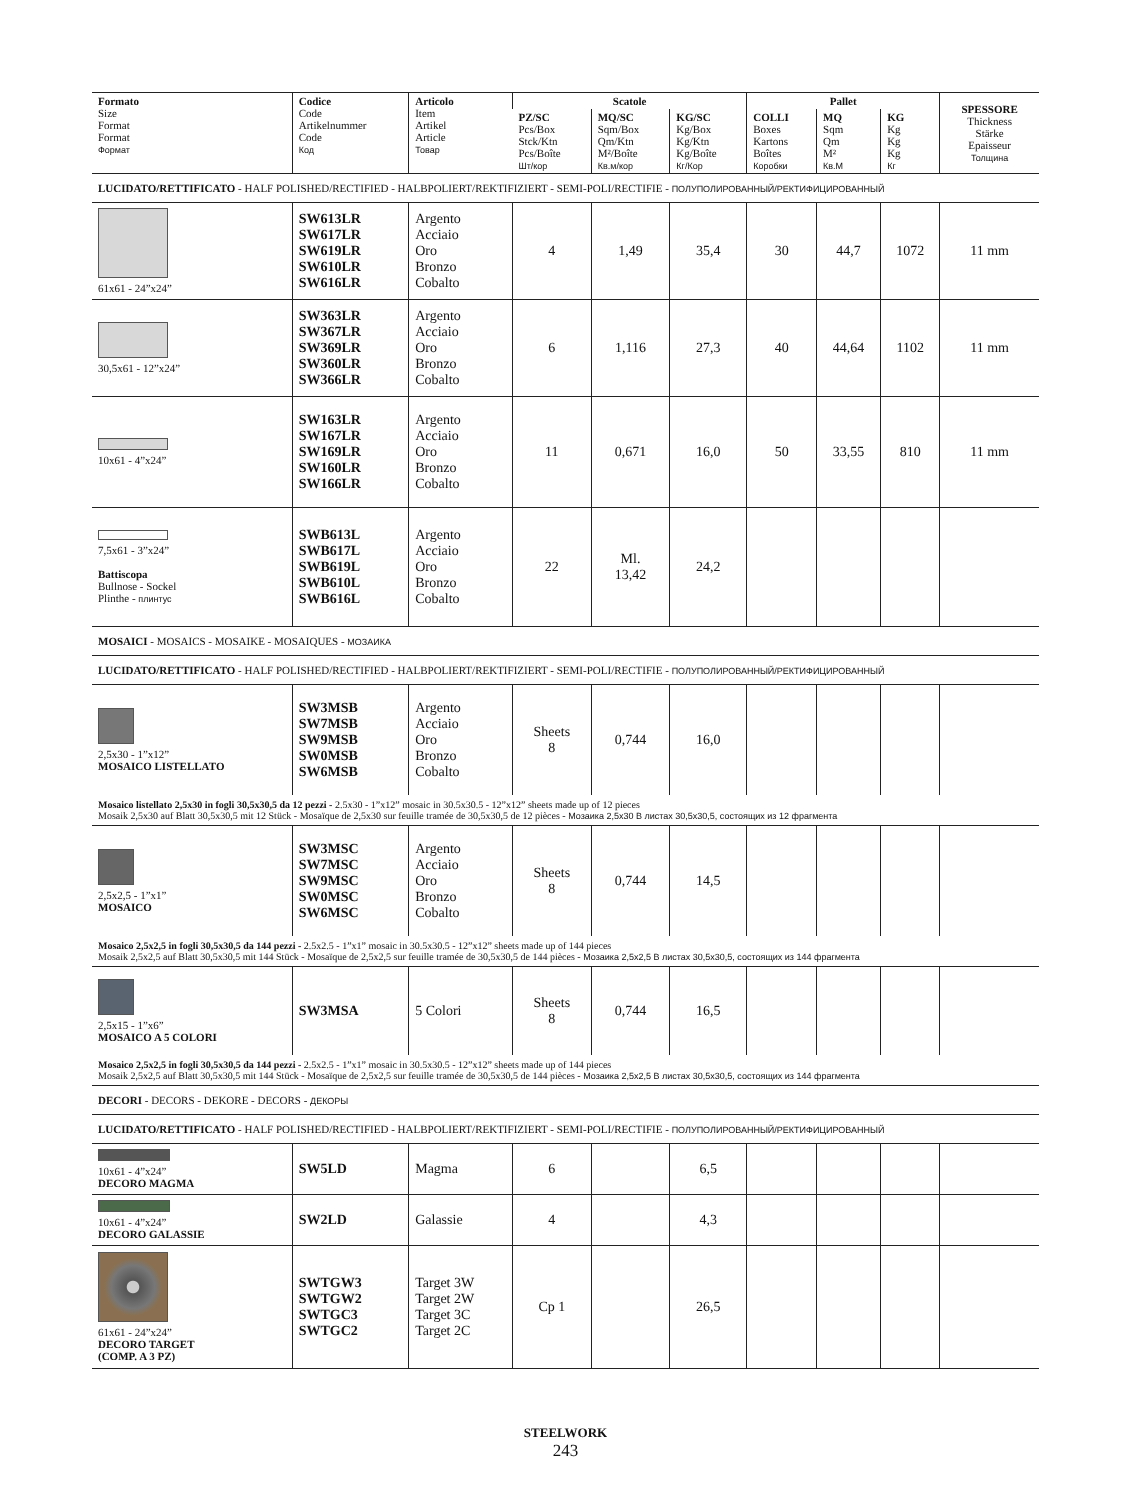| Formato Size Format Format Формат | Codice Code Artikelnummer Code Код | Articolo Item Artikel Article Товар | Scatole | | | Pallet | | | SPESSORE Thickness Stärke Epaisseur Толщина |
| --- | --- | --- | --- | --- | --- | --- | --- | --- | --- |
| | | | PZ/SC Pcs/Box Stck/Ktn Pcs/Boîte Шт/кор | MQ/SC Sqm/Box Qm/Ktn M²/Boîte Кв.м/кор | KG/SC Kg/Box Kg/Ktn Kg/Boîte Кг/Кор | COLLI Boxes Kartons Boîtes Коробки | MQ Sqm Qm M² Кв.М | KG Kg Kg Kg Кг | |
| LUCIDATO/RETTIFICATO - HALF POLISHED/RECTIFIED - HALBPOLIERT/REKTIFIZIERT - SEMI-POLI/RECTIFIE - ПОЛУПОЛИРОВАННЫЙ/РЕКТИФИЦИРОВАННЫЙ | | | | | | | | | |
| 61x61 - 24”x24” | SW613LR SW617LR SW619LR SW610LR SW616LR | Argento Acciaio Oro Bronzo Cobalto | 4 | 1,49 | 35,4 | 30 | 44,7 | 1072 | 11 mm |
| 30,5x61 - 12”x24” | SW363LR SW367LR SW369LR SW360LR SW366LR | Argento Acciaio Oro Bronzo Cobalto | 6 | 1,116 | 27,3 | 40 | 44,64 | 1102 | 11 mm |
| 10x61 - 4”x24” | SW163LR SW167LR SW169LR SW160LR SW166LR | Argento Acciaio Oro Bronzo Cobalto | 11 | 0,671 | 16,0 | 50 | 33,55 | 810 | 11 mm |
| 7,5x61 - 3”x24” Battiscopa Bullnose - Sockel Plinthe - плинтус | SWB613L SWB617L SWB619L SWB610L SWB616L | Argento Acciaio Oro Bronzo Cobalto | 22 | Ml. 13,42 | 24,2 | | | | |
| MOSAICI - MOSAICS - MOSAIKE - MOSAIQUES - МОЗАИКА | | | | | | | | | |
| LUCIDATO/RETTIFICATO - HALF POLISHED/RECTIFIED - HALBPOLIERT/REKTIFIZIERT - SEMI-POLI/RECTIFIE - ПОЛУПОЛИРОВАННЫЙ/РЕКТИФИЦИРОВАННЫЙ | | | | | | | | | |
| 2,5x30 - 1”x12” MOSAICO LISTELLATO | SW3MSB SW7MSB SW9MSB SW0MSB SW6MSB | Argento Acciaio Oro Bronzo Cobalto | Sheets 8 | 0,744 | 16,0 | | | | |
| Mosaico listellato 2,5x30 in fogli 30,5x30,5 da 12 pezzi - 2.5x30 - 1”x12” mosaic in 30.5x30.5 - 12”x12” sheets made up of 12 pieces Mosaik 2,5x30 auf Blatt 30,5x30,5 mit 12 Stück - Mosaïque de 2,5x30 sur feuille tramée de 30,5x30,5 de 12 pièces - Мозаика 2,5x30 В листах 30,5x30,5, состоящих из 12 фрагмента | | | | | | | | | |
| 2,5x2,5 - 1”x1” MOSAICO | SW3MSC SW7MSC SW9MSC SW0MSC SW6MSC | Argento Acciaio Oro Bronzo Cobalto | Sheets 8 | 0,744 | 14,5 | | | | |
| Mosaico 2,5x2,5 in fogli 30,5x30,5 da 144 pezzi - 2.5x2.5 - 1”x1” mosaic in 30.5x30.5 - 12”x12” sheets made up of 144 pieces Mosaik 2,5x2,5 auf Blatt 30,5x30,5 mit 144 Stück - Mosaïque de 2,5x2,5 sur feuille tramée de 30,5x30,5 de 144 pièces - Мозаика 2,5x2,5 В листах 30,5x30,5, состоящих из 144 фрагмента | | | | | | | | | |
| 2,5x15 - 1”x6” MOSAICO A 5 COLORI | SW3MSA | 5 Colori | Sheets 8 | 0,744 | 16,5 | | | | |
| Mosaico 2,5x2,5 in fogli 30,5x30,5 da 144 pezzi - 2.5x2.5 - 1”x1” mosaic in 30.5x30.5 - 12”x12” sheets made up of 144 pieces Mosaik 2,5x2,5 auf Blatt 30,5x30,5 mit 144 Stück - Mosaïque de 2,5x2,5 sur feuille tramée de 30,5x30,5 de 144 pièces - Мозаика 2,5x2,5 В листах 30,5x30,5, состоящих из 144 фрагмента | | | | | | | | | |
| DECORI - DECORS - DEKORE - DECORS - ДЕКОРЫ | | | | | | | | | |
| LUCIDATO/RETTIFICATO - HALF POLISHED/RECTIFIED - HALBPOLIERT/REKTIFIZIERT - SEMI-POLI/RECTIFIE - ПОЛУПОЛИРОВАННЫЙ/РЕКТИФИЦИРОВАННЫЙ | | | | | | | | | |
| 10x61 - 4”x24” DECORO MAGMA | SW5LD | Magma | 6 | | 6,5 | | | | |
| 10x61 - 4”x24” DECORO GALASSIE | SW2LD | Galassie | 4 | | 4,3 | | | | |
| 61x61 - 24”x24” DECORO TARGET (COMP. A 3 PZ) | SWTGW3 SWTGW2 SWTGC3 SWTGC2 | Target 3W Target 2W Target 3C Target 2C | Cp 1 | | 26,5 | | | | |
STEELWORK
243